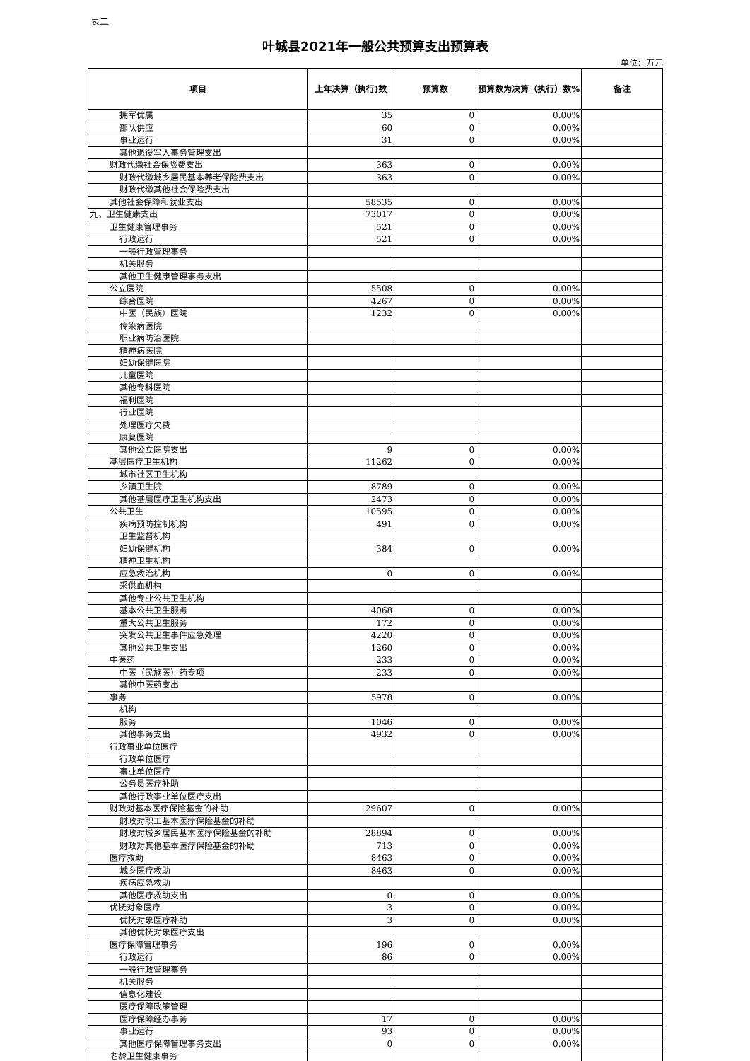表二
叶城县2021年一般公共预算支出预算表
单位：万元
| 项目 | 上年决算（执行)数 | 预算数 | 预算数为决算（执行）数% | 备注 |
| --- | --- | --- | --- | --- |
| 拥军优属 | 35 | 0 | 0.00% | |
| 部队供应 | 60 | 0 | 0.00% | |
| 事业运行 | 31 | 0 | 0.00% | |
| 其他退役军人事务管理支出 | | | | |
| 财政代缴社会保险费支出 | 363 | 0 | 0.00% | |
| 财政代缴城乡居民基本养老保险费支出 | 363 | 0 | 0.00% | |
| 财政代缴其他社会保险费支出 | | | | |
| 其他社会保障和就业支出 | 58535 | 0 | 0.00% | |
| 九、卫生健康支出 | 73017 | 0 | 0.00% | |
| 卫生健康管理事务 | 521 | 0 | 0.00% | |
| 行政运行 | 521 | 0 | 0.00% | |
| 一般行政管理事务 | | | | |
| 机关服务 | | | | |
| 其他卫生健康管理事务支出 | | | | |
| 公立医院 | 5508 | 0 | 0.00% | |
| 综合医院 | 4267 | 0 | 0.00% | |
| 中医（民族）医院 | 1232 | 0 | 0.00% | |
| 传染病医院 | | | | |
| 职业病防治医院 | | | | |
| 精神病医院 | | | | |
| 妇幼保健医院 | | | | |
| 儿童医院 | | | | |
| 其他专科医院 | | | | |
| 福利医院 | | | | |
| 行业医院 | | | | |
| 处理医疗欠费 | | | | |
| 康复医院 | | | | |
| 其他公立医院支出 | 9 | 0 | 0.00% | |
| 基层医疗卫生机构 | 11262 | 0 | 0.00% | |
| 城市社区卫生机构 | | | | |
| 乡镇卫生院 | 8789 | 0 | 0.00% | |
| 其他基层医疗卫生机构支出 | 2473 | 0 | 0.00% | |
| 公共卫生 | 10595 | 0 | 0.00% | |
| 疾病预防控制机构 | 491 | 0 | 0.00% | |
| 卫生监督机构 | | | | |
| 妇幼保健机构 | 384 | 0 | 0.00% | |
| 精神卫生机构 | | | | |
| 应急救治机构 | 0 | 0 | 0.00% | |
| 采供血机构 | | | | |
| 其他专业公共卫生机构 | | | | |
| 基本公共卫生服务 | 4068 | 0 | 0.00% | |
| 重大公共卫生服务 | 172 | 0 | 0.00% | |
| 突发公共卫生事件应急处理 | 4220 | 0 | 0.00% | |
| 其他公共卫生支出 | 1260 | 0 | 0.00% | |
| 中医药 | 233 | 0 | 0.00% | |
| 中医（民族医）药专项 | 233 | 0 | 0.00% | |
| 其他中医药支出 | | | | |
| 事务 | 5978 | 0 | 0.00% | |
| 机构 | | | | |
| 服务 | 1046 | 0 | 0.00% | |
| 其他事务支出 | 4932 | 0 | 0.00% | |
| 行政事业单位医疗 | | | | |
| 行政单位医疗 | | | | |
| 事业单位医疗 | | | | |
| 公务员医疗补助 | | | | |
| 其他行政事业单位医疗支出 | | | | |
| 财政对基本医疗保险基金的补助 | 29607 | 0 | 0.00% | |
| 财政对职工基本医疗保险基金的补助 | | | | |
| 财政对城乡居民基本医疗保险基金的补助 | 28894 | 0 | 0.00% | |
| 财政对其他基本医疗保险基金的补助 | 713 | 0 | 0.00% | |
| 医疗救助 | 8463 | 0 | 0.00% | |
| 城乡医疗救助 | 8463 | 0 | 0.00% | |
| 疾病应急救助 | | | | |
| 其他医疗救助支出 | 0 | 0 | 0.00% | |
| 优抚对象医疗 | 3 | 0 | 0.00% | |
| 优抚对象医疗补助 | 3 | 0 | 0.00% | |
| 其他优抚对象医疗支出 | | | | |
| 医疗保障管理事务 | 196 | 0 | 0.00% | |
| 行政运行 | 86 | 0 | 0.00% | |
| 一般行政管理事务 | | | | |
| 机关服务 | | | | |
| 信息化建设 | | | | |
| 医疗保障政策管理 | | | | |
| 医疗保障经办事务 | 17 | 0 | 0.00% | |
| 事业运行 | 93 | 0 | 0.00% | |
| 其他医疗保障管理事务支出 | 0 | 0 | 0.00% | |
| 老龄卫生健康事务 | | | | |